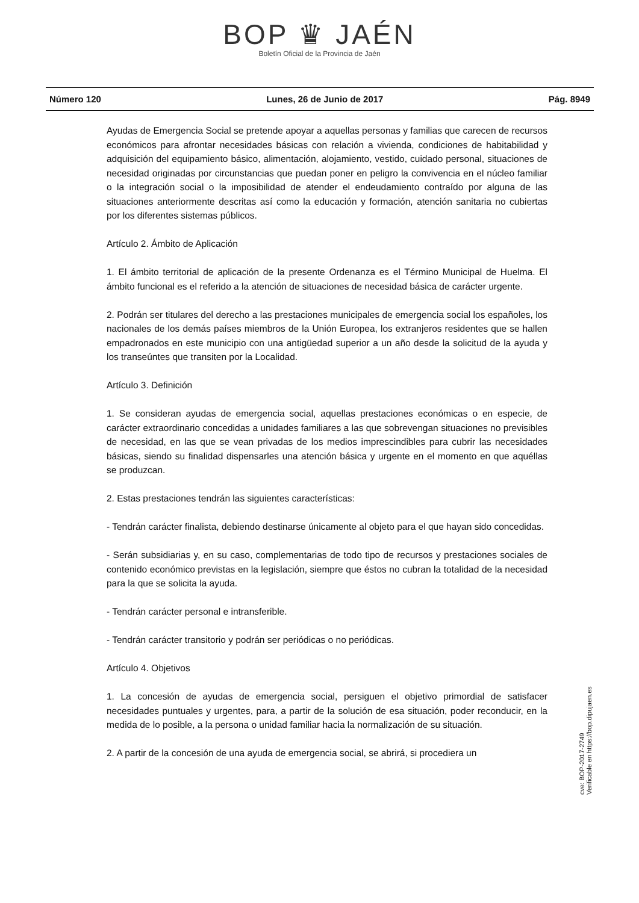BOP ♛ JAÉN
Boletín Oficial de la Provincia de Jaén
Número 120 Lunes, 26 de Junio de 2017 Pág. 8949
Ayudas de Emergencia Social se pretende apoyar a aquellas personas y familias que carecen de recursos económicos para afrontar necesidades básicas con relación a vivienda, condiciones de habitabilidad y adquisición del equipamiento básico, alimentación, alojamiento, vestido, cuidado personal, situaciones de necesidad originadas por circunstancias que puedan poner en peligro la convivencia en el núcleo familiar o la integración social o la imposibilidad de atender el endeudamiento contraído por alguna de las situaciones anteriormente descritas así como la educación y formación, atención sanitaria no cubiertas por los diferentes sistemas públicos.
Artículo 2. Ámbito de Aplicación
1. El ámbito territorial de aplicación de la presente Ordenanza es el Término Municipal de Huelma. El ámbito funcional es el referido a la atención de situaciones de necesidad básica de carácter urgente.
2. Podrán ser titulares del derecho a las prestaciones municipales de emergencia social los españoles, los nacionales de los demás países miembros de la Unión Europea, los extranjeros residentes que se hallen empadronados en este municipio con una antigüedad superior a un año desde la solicitud de la ayuda y los transeúntes que transiten por la Localidad.
Artículo 3. Definición
1. Se consideran ayudas de emergencia social, aquellas prestaciones económicas o en especie, de carácter extraordinario concedidas a unidades familiares a las que sobrevengan situaciones no previsibles de necesidad, en las que se vean privadas de los medios imprescindibles para cubrir las necesidades básicas, siendo su finalidad dispensarles una atención básica y urgente en el momento en que aquéllas se produzcan.
2. Estas prestaciones tendrán las siguientes características:
- Tendrán carácter finalista, debiendo destinarse únicamente al objeto para el que hayan sido concedidas.
- Serán subsidiarias y, en su caso, complementarias de todo tipo de recursos y prestaciones sociales de contenido económico previstas en la legislación, siempre que éstos no cubran la totalidad de la necesidad para la que se solicita la ayuda.
- Tendrán carácter personal e intransferible.
- Tendrán carácter transitorio y podrán ser periódicas o no periódicas.
Artículo 4. Objetivos
1. La concesión de ayudas de emergencia social, persiguen el objetivo primordial de satisfacer necesidades puntuales y urgentes, para, a partir de la solución de esa situación, poder reconducir, en la medida de lo posible, a la persona o unidad familiar hacia la normalización de su situación.
2. A partir de la concesión de una ayuda de emergencia social, se abrirá, si procediera un
cve: BOP-2017-2749
Verificable en https://bop.dipujaen.es